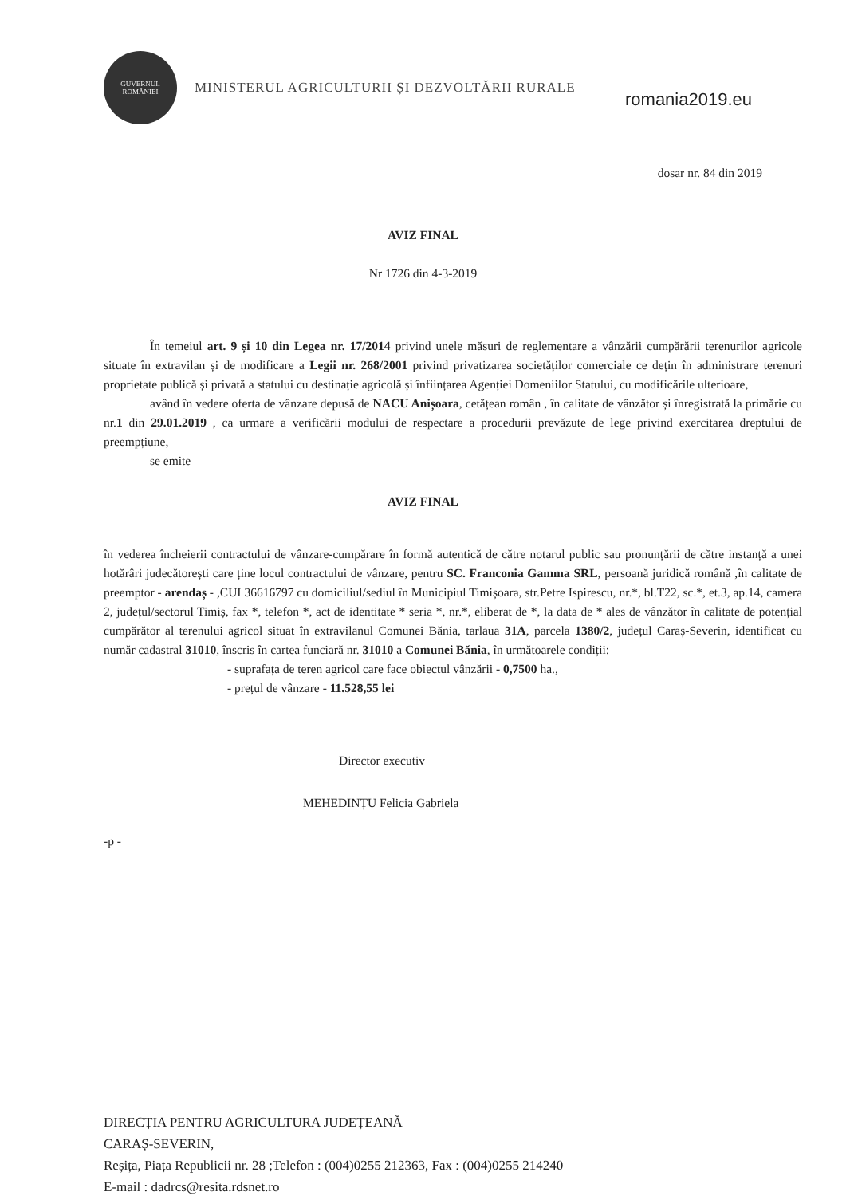GUVERNUL ROMÂNIEI
MINISTERUL AGRICULTURII ȘI DEZVOLTĂRII RURALE
romania2019.eu
dosar nr. 84 din 2019
AVIZ FINAL
Nr 1726 din 4-3-2019
În temeiul art. 9 și 10 din Legea nr. 17/2014 privind unele măsuri de reglementare a vânzării cumpărării terenurilor agricole situate în extravilan și de modificare a Legii nr. 268/2001 privind privatizarea societăților comerciale ce dețin în administrare terenuri proprietate publică și privată a statului cu destinație agricolă și înființarea Agenției Domeniilor Statului, cu modificările ulterioare,
având în vedere oferta de vânzare depusă de NACU Anișoara, cetățean român , în calitate de vânzător și înregistrată la primărie cu nr.1 din 29.01.2019 , ca urmare a verificării modului de respectare a procedurii prevăzute de lege privind exercitarea dreptului de preempțiune,
se emite
AVIZ FINAL
în vederea încheierii contractului de vânzare-cumpărare în formă autentică de către notarul public sau pronunțării de către instanță a unei hotărâri judecătorești care ține locul contractului de vânzare, pentru SC. Franconia Gamma SRL, persoană juridică română ,în calitate de preemptor - arendaș - ,CUI 36616797 cu domiciliul/sediul în Municipiul Timișoara, str.Petre Ispirescu, nr.*, bl.T22, sc.*, et.3, ap.14, camera 2, județul/sectorul Timiș, fax *, telefon *, act de identitate * seria *, nr.*, eliberat de *, la data de * ales de vânzător în calitate de potențial cumpărător al terenului agricol situat în extravilanul Comunei Bănia, tarlaua 31A, parcela 1380/2, județul Caraș-Severin, identificat cu număr cadastral 31010, înscris în cartea funciară nr. 31010 a Comunei Bănia, în următoarele condiții:
- suprafața de teren agricol care face obiectul vânzării - 0,7500 ha.,
- prețul de vânzare - 11.528,55 lei
Director executiv
MEHEDINȚU Felicia Gabriela
-p -
DIRECȚIA PENTRU AGRICULTURA JUDEȚEANĂ
CARAȘ-SEVERIN,
Reșița, Piața Republicii nr. 28 ;Telefon : (004)0255 212363, Fax : (004)0255 214240
E-mail : dadrcs@resita.rdsnet.ro